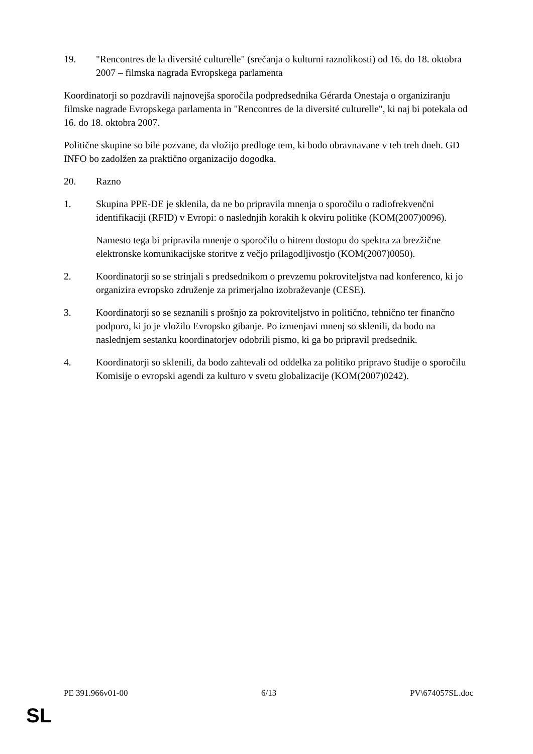19. "Rencontres de la diversité culturelle" (srečanja o kulturni raznolikosti) od 16. do 18. oktobra 2007 – filmska nagrada Evropskega parlamenta
Koordinatorji so pozdravili najnovejša sporočila podpredsednika Gérarda Onestaja o organiziranju filmske nagrade Evropskega parlamenta in "Rencontres de la diversité culturelle", ki naj bi potekala od 16. do 18. oktobra 2007.
Politične skupine so bile pozvane, da vložijo predloge tem, ki bodo obravnavane v teh treh dneh. GD INFO bo zadolžen za praktično organizacijo dogodka.
20. Razno
1. Skupina PPE-DE je sklenila, da ne bo pripravila mnenja o sporočilu o radiofrekvenčni identifikaciji (RFID) v Evropi: o naslednjih korakih k okviru politike (KOM(2007)0096).
Namesto tega bi pripravila mnenje o sporočilu o hitrem dostopu do spektra za brezžične elektronske komunikacijske storitve z večjo prilagodljivostjo (KOM(2007)0050).
2. Koordinatorji so se strinjali s predsednikom o prevzemu pokroviteljstva nad konferenco, ki jo organizira evropsko združenje za primerjalno izobraževanje (CESE).
3. Koordinatorji so se seznanili s prošnjo za pokroviteljstvo in politično, tehnično ter finančno podporo, ki jo je vložilo Evropsko gibanje. Po izmenjavi mnenj so sklenili, da bodo na naslednjem sestanku koordinatorjev odobrili pismo, ki ga bo pripravil predsednik.
4. Koordinatorji so sklenili, da bodo zahtevali od oddelka za politiko pripravo študije o sporočilu Komisije o evropski agendi za kulturo v svetu globalizacije (KOM(2007)0242).
PE 391.966v01-00 6/13 PV\674057SL.doc
SL